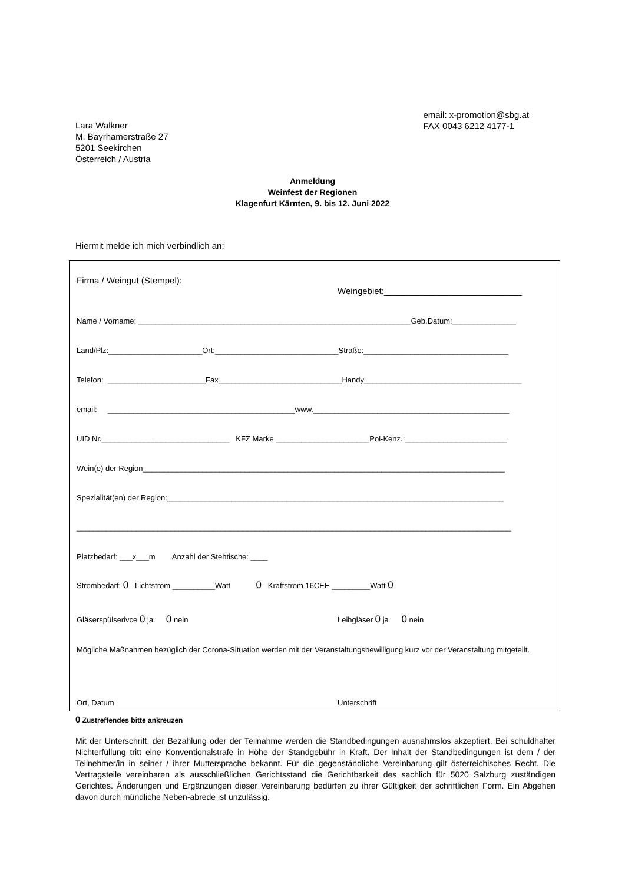Lara Walkner
M. Bayrhamerstraße 27
5201 Seekirchen
Österreich / Austria
email: x-promotion@sbg.at
FAX 0043 6212 4177-1
Anmeldung
Weinfest der Regionen
Klagenfurt Kärnten, 9. bis 12. Juni 2022
Hiermit melde ich mich verbindlich an:
Firma / Weingut (Stempel):
Weingebiet:____________________________
Name / Vorname: ________________________________________________________________Geb.Datum:_______________
Land/Plz:______________________Ort:_____________________________Straße:__________________________________
Telefon: _______________________Fax_____________________________Handy_____________________________________
email: ____________________________________________www.______________________________________________
UID Nr.______________________________ KFZ Marke ______________________Pol-Kenz.:________________________
Wein(e) der Region_____________________________________________________________________________________
Spezialität(en) der Region:_______________________________________________________________________________
______________________________________________________________________________________________________
Platzbedarf: ___x___m Anzahl der Stehtische: ____
Strombedarf: 0 Lichtstrom __________Watt 0 Kraftstrom 16CEE _________Watt 0
Gläserspülserivce 0 ja 0 nein
Leihgläser 0 ja 0 nein
Mögliche Maßnahmen bezüglich der Corona-Situation werden mit der Veranstaltungsbewilligung kurz vor der Veranstaltung mitgeteilt.
Ort, Datum
Unterschrift
0 Zustreffendes bitte ankreuzen
Mit der Unterschrift, der Bezahlung oder der Teilnahme werden die Standbedingungen ausnahmslos akzeptiert. Bei schuldhafter Nichterfüllung tritt eine Konventionalstrafe in Höhe der Standgebühr in Kraft. Der Inhalt der Standbedingungen ist dem / der Teilnehmer/in in seiner / ihrer Muttersprache bekannt. Für die gegenständliche Vereinbarung gilt österreichisches Recht. Die Vertragsteile vereinbaren als ausschließlichen Gerichtsstand die Gerichtbarkeit des sachlich für 5020 Salzburg zuständigen Gerichtes. Änderungen und Ergänzungen dieser Vereinbarung bedürfen zu ihrer Gültigkeit der schriftlichen Form. Ein Abgehen davon durch mündliche Neben-abrede ist unzulässig.